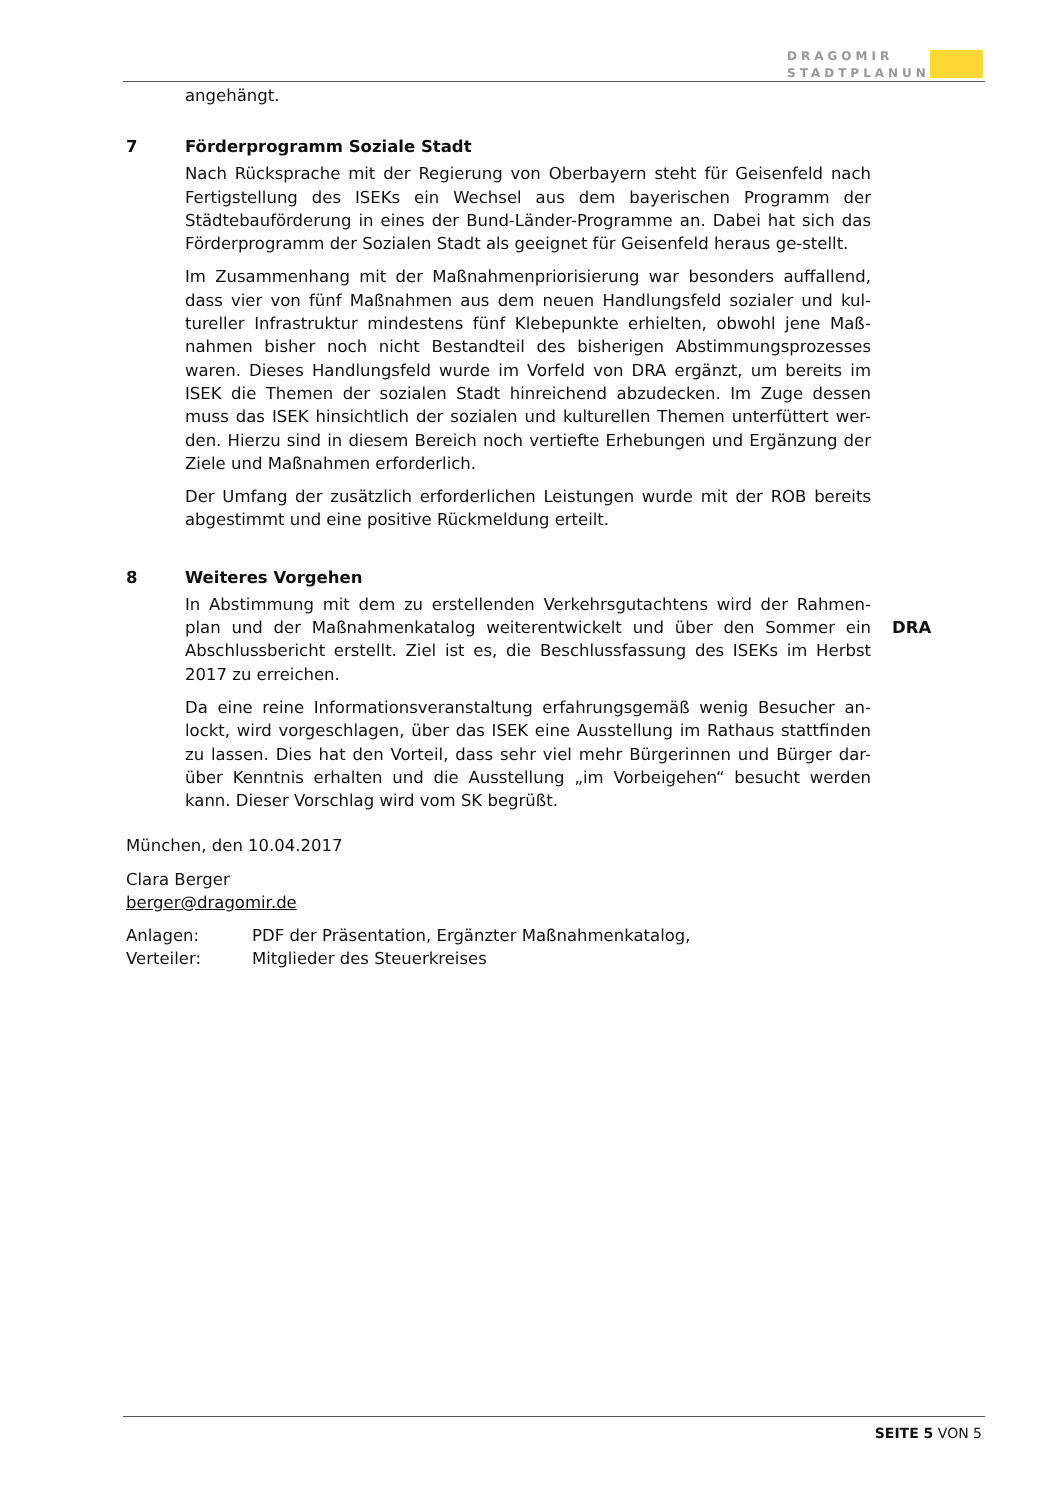DRAGOMIR
STADTPLANUNG
angehängt.
7 Förderprogramm Soziale Stadt
Nach Rücksprache mit der Regierung von Oberbayern steht für Geisenfeld nach Fertigstellung des ISEKs ein Wechsel aus dem bayerischen Programm der Städtebauförderung in eines der Bund-Länder-Programme an. Dabei hat sich das Förderprogramm der Sozialen Stadt als geeignet für Geisenfeld heraus ge-stellt.
Im Zusammenhang mit der Maßnahmenpriorisierung war besonders auffallend, dass vier von fünf Maßnahmen aus dem neuen Handlungsfeld sozialer und kul-tureller Infrastruktur mindestens fünf Klebepunkte erhielten, obwohl jene Maß-nahmen bisher noch nicht Bestandteil des bisherigen Abstimmungsprozesses waren. Dieses Handlungsfeld wurde im Vorfeld von DRA ergänzt, um bereits im ISEK die Themen der sozialen Stadt hinreichend abzudecken. Im Zuge dessen muss das ISEK hinsichtlich der sozialen und kulturellen Themen unterfüttert wer-den. Hierzu sind in diesem Bereich noch vertiefte Erhebungen und Ergänzung der Ziele und Maßnahmen erforderlich.
Der Umfang der zusätzlich erforderlichen Leistungen wurde mit der ROB bereits abgestimmt und eine positive Rückmeldung erteilt.
8 Weiteres Vorgehen
In Abstimmung mit dem zu erstellenden Verkehrsgutachtens wird der Rahmen-plan und der Maßnahmenkatalog weiterentwickelt und über den Sommer ein Abschlussbericht erstellt. Ziel ist es, die Beschlussfassung des ISEKs im Herbst 2017 zu erreichen.
Da eine reine Informationsveranstaltung erfahrungsgemäß wenig Besucher an-lockt, wird vorgeschlagen, über das ISEK eine Ausstellung im Rathaus stattfinden zu lassen. Dies hat den Vorteil, dass sehr viel mehr Bürgerinnen und Bürger dar-über Kenntnis erhalten und die Ausstellung „im Vorbeigehen“ besucht werden kann. Dieser Vorschlag wird vom SK begrüßt.
München, den 10.04.2017
Clara Berger
berger@dragomir.de
Anlagen: PDF der Präsentation, Ergänzter Maßnahmenkatalog,
Verteiler: Mitglieder des Steuerkreises
DRA
SEITE 5 VON 5